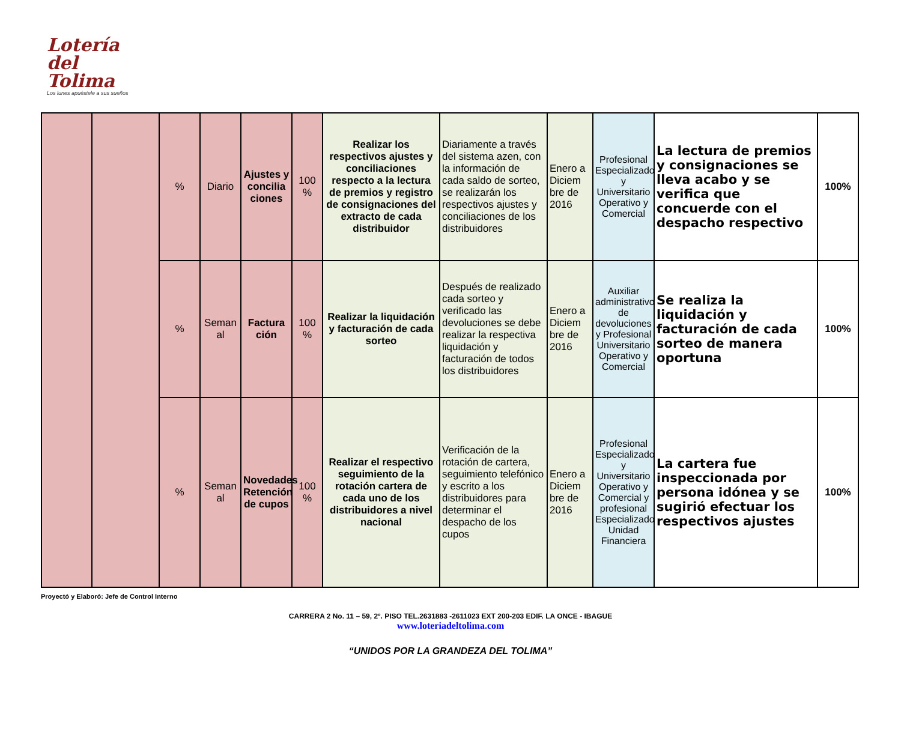Lotería del
Tolima
Los lunes apuéstele a sus sueños
| | | % | Diario | Ajustes y concilia ciones | 100 % | Realizar los respectivos ajustes y conciliaciones respecto a la lectura de premios y registro de consignaciones del extracto de cada distribuidor | Diariamente a través del sistema azen, con la información de cada saldo de sorteo, se realizarán los respectivos ajustes y conciliaciones de los distribuidores | Enero a Diciem bre de 2016 | Profesional Especializado y Universitario Operativo y Comercial | La lectura de premios y consignaciones se lleva acabo y se verifica que concuerde con el despacho respectivo | 100% |
| | | % | Seman al | Factura ción | 100 % | Realizar la liquidación y facturación de cada sorteo | Después de realizado cada sorteo y verificado las devoluciones se debe realizar la respectiva liquidación y facturación de todos los distribuidores | Enero a Diciem bre de 2016 | Auxiliar administrativo de devoluciones y Profesional Universitario Operativo y Comercial | Se realiza la liquidación y facturación de cada sorteo de manera oportuna | 100% |
| | | % | Seman al | Novedades Retención de cupos | 100 % | Realizar el respectivo seguimiento de la rotación cartera de cada uno de los distribuidores a nivel nacional | Verificación de la rotación de cartera, seguimiento telefónico y escrito a los distribuidores para determinar el despacho de los cupos | Enero a Diciem bre de 2016 | Profesional Especializado y Universitario Operativo y Comercial y profesional Especializado Unidad Financiera | La cartera fue inspeccionada por persona idónea y se sugirió efectuar los respectivos ajustes | 100% |
Proyectó y Elaboró: Jefe de Control Interno
CARRERA 2 No. 11 – 59, 2º. PISO TEL.2631883 -2611023 EXT 200-203 EDIF. LA ONCE - IBAGUE
www.loteriadeltolima.com
“UNIDOS POR LA GRANDEZA DEL TOLIMA”